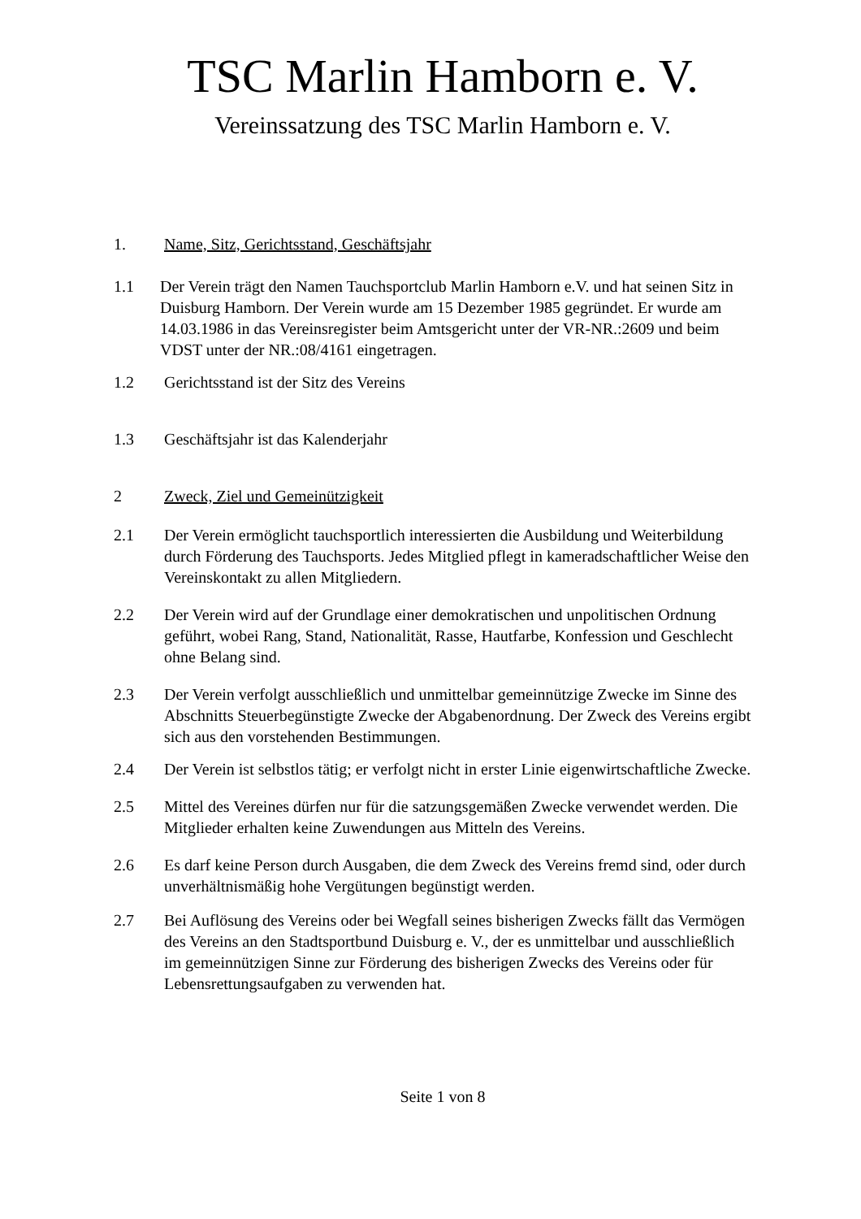TSC Marlin Hamborn e. V.
Vereinssatzung des TSC Marlin Hamborn e. V.
1. Name, Sitz, Gerichtsstand, Geschäftsjahr
1.1 Der Verein trägt den Namen Tauchsportclub Marlin Hamborn e.V. und hat seinen Sitz in Duisburg Hamborn. Der Verein wurde am 15 Dezember 1985 gegründet. Er wurde am 14.03.1986 in das Vereinsregister beim Amtsgericht unter der VR-NR.:2609 und beim VDST unter der NR.:08/4161 eingetragen.
1.2 Gerichtsstand ist der Sitz des Vereins
1.3 Geschäftsjahr ist das Kalenderjahr
2 Zweck, Ziel und Gemeinützigkeit
2.1 Der Verein ermöglicht tauchsportlich interessierten die Ausbildung und Weiterbildung durch Förderung des Tauchsports. Jedes Mitglied pflegt in kameradschaftlicher Weise den Vereinskontakt zu allen Mitgliedern.
2.2 Der Verein wird auf der Grundlage einer demokratischen und unpolitischen Ordnung geführt, wobei Rang, Stand, Nationalität, Rasse, Hautfarbe, Konfession und Geschlecht ohne Belang sind.
2.3 Der Verein verfolgt ausschließlich und unmittelbar gemeinnützige Zwecke im Sinne des Abschnitts Steuerbegünstigte Zwecke der Abgabenordnung. Der Zweck des Vereins ergibt sich aus den vorstehenden Bestimmungen.
2.4 Der Verein ist selbstlos tätig; er verfolgt nicht in erster Linie eigenwirtschaftliche Zwecke.
2.5 Mittel des Vereines dürfen nur für die satzungsgemäßen Zwecke verwendet werden. Die Mitglieder erhalten keine Zuwendungen aus Mitteln des Vereins.
2.6 Es darf keine Person durch Ausgaben, die dem Zweck des Vereins fremd sind, oder durch unverhältnismäßig hohe Vergütungen begünstigt werden.
2.7 Bei Auflösung des Vereins oder bei Wegfall seines bisherigen Zwecks fällt das Vermögen des Vereins an den Stadtsportbund Duisburg e. V., der es unmittelbar und ausschließlich im gemeinnützigen Sinne zur Förderung des bisherigen Zwecks des Vereins oder für Lebensrettungsaufgaben zu verwenden hat.
Seite 1 von 8